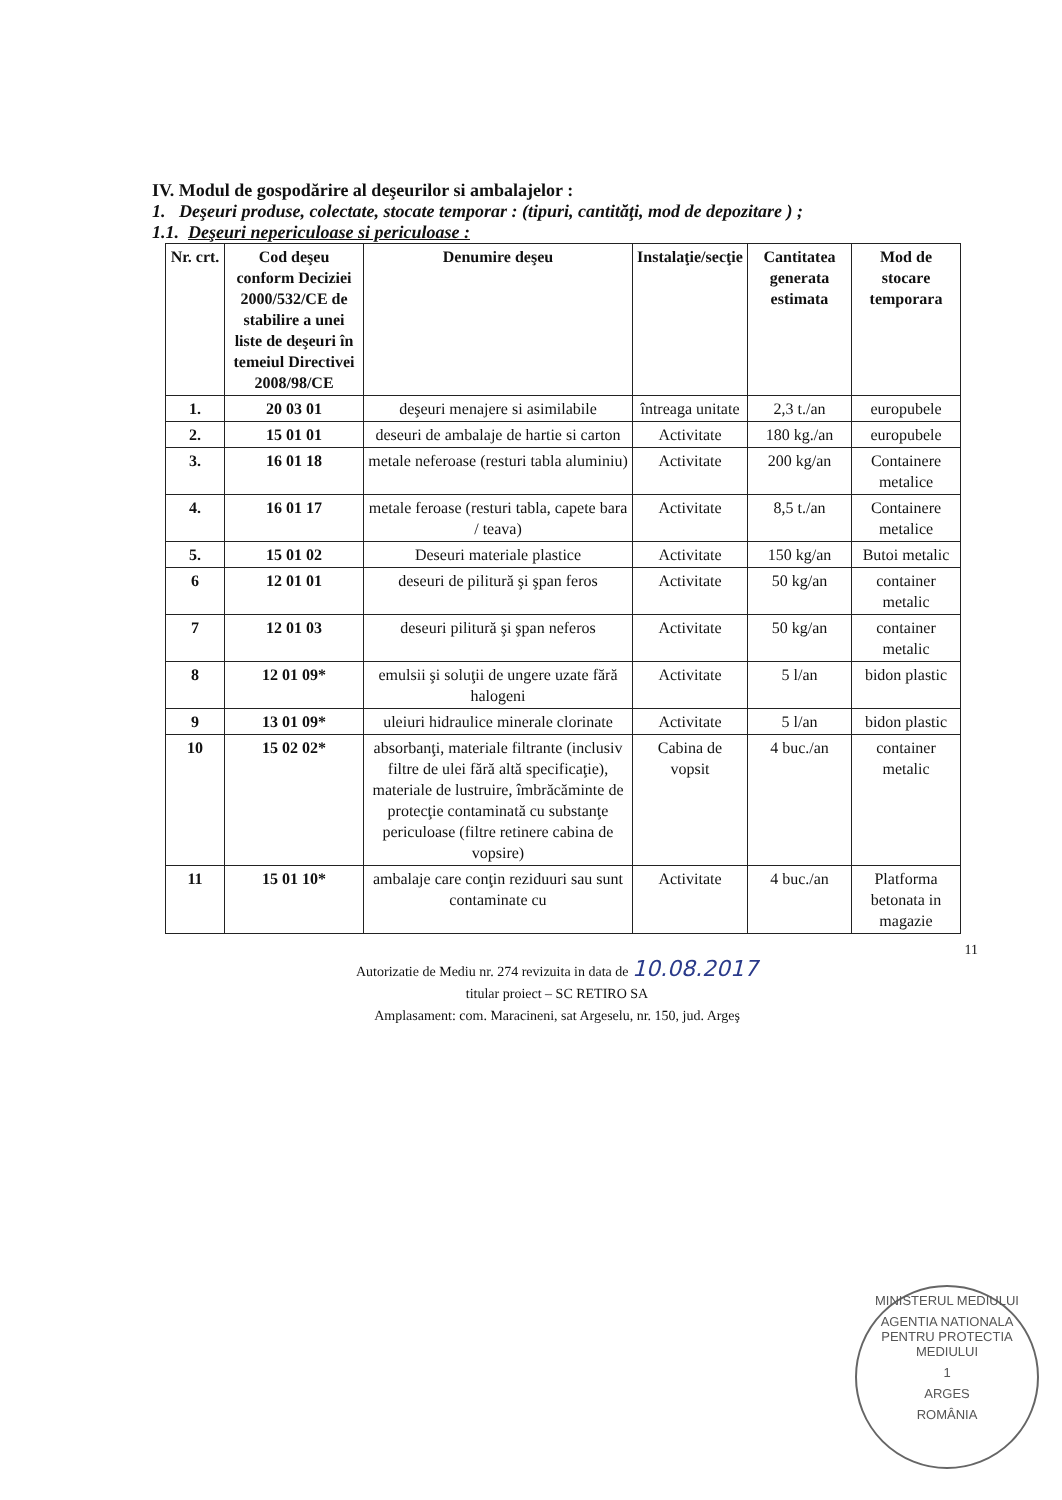IV. Modul de gospodărire al deşeurilor si ambalajelor :
1. Deşeuri produse, colectate, stocate temporar : (tipuri, cantităţi, mod de depozitare ) ;
1.1. Deşeuri nepericuloase si periculoase :
| Nr. crt. | Cod deşeu conform Deciziei 2000/532/CE de stabilire a unei liste de deşeuri în temeiul Directivei 2008/98/CE | Denumire deşeu | Instalaţie/secţie | Cantitatea generata estimata | Mod de stocare temporara |
| --- | --- | --- | --- | --- | --- |
| 1. | 20 03 01 | deşeuri menajere si asimilabile | întreaga unitate | 2,3 t./an | europubele |
| 2. | 15 01 01 | deseuri de ambalaje de hartie si carton | Activitate | 180 kg./an | europubele |
| 3. | 16 01 18 | metale neferoase (resturi tabla aluminiu) | Activitate | 200 kg/an | Containere metalice |
| 4. | 16 01 17 | metale feroase (resturi tabla, capete bara / teava) | Activitate | 8,5 t./an | Containere metalice |
| 5. | 15 01 02 | Deseuri materiale plastice | Activitate | 150 kg/an | Butoi metalic |
| 6 | 12 01 01 | deseuri de pilitură şi şpan feros | Activitate | 50 kg/an | container metalic |
| 7 | 12 01 03 | deseuri pilitură şi şpan neferos | Activitate | 50 kg/an | container metalic |
| 8 | 12 01 09* | emulsii şi soluţii de ungere uzate fără halogeni | Activitate | 5 l/an | bidon plastic |
| 9 | 13 01 09* | uleiuri hidraulice minerale clorinate | Activitate | 5 l/an | bidon plastic |
| 10 | 15 02 02* | absorbanţi, materiale filtrante (inclusiv filtre de ulei fără altă specificaţie), materiale de lustruire, îmbrăcăminte de protecţie contaminată cu substanţe periculoase (filtre retinere cabina de vopsire) | Cabina de vopsit | 4 buc./an | container metalic |
| 11 | 15 01 10* | ambalaje care conţin reziduuri sau sunt contaminate cu | Activitate | 4 buc./an | Platforma betonata in magazie |
11
Autorizatie de Mediu nr. 274 revizuita in data de 10.08.2017
titular proiect – SC RETIRO SA
Amplasament: com. Maracineni, sat Argeselu, nr. 150, jud. Argeş
MINISTERUL MEDIULUI
AGENTIA NATIONALA PENTRU PROTECTIA MEDIULUI
1
ARGES
ROMÂNIA